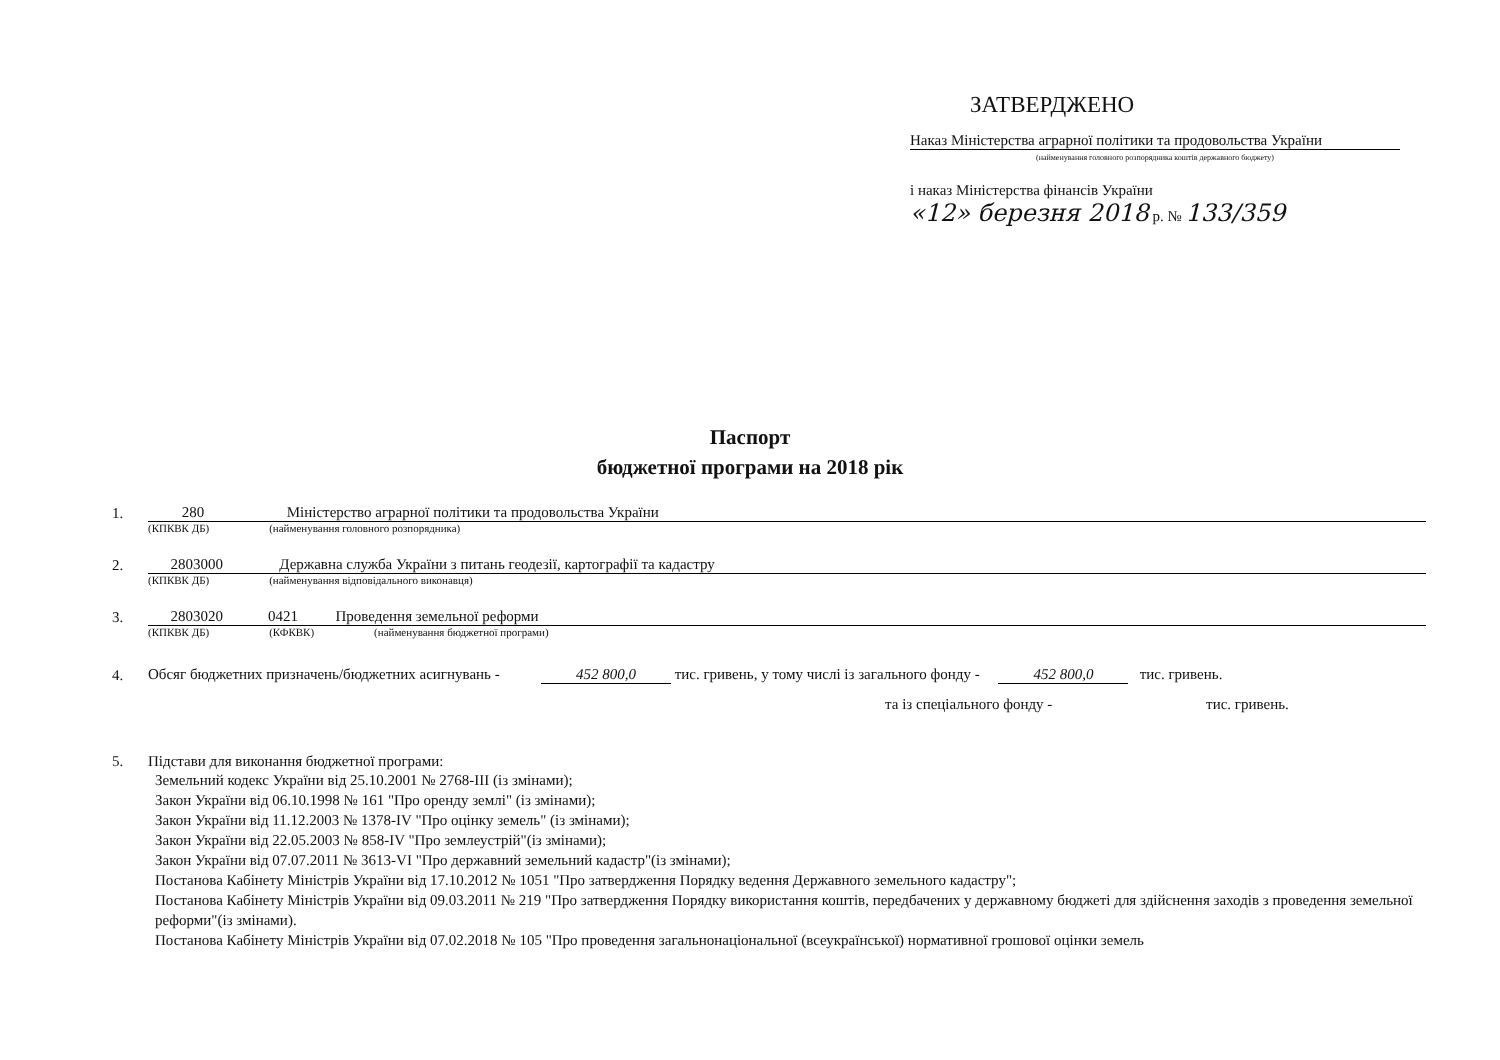ЗАТВЕРДЖЕНО
Наказ Міністерства аграрної політики та продовольства України
(найменування головного розпорядника коштів державного бюджету)
і наказ Міністерства фінансів України
«12» березня 2018 р. № 133/359
Паспорт
бюджетної програми на 2018 рік
1.
280 Міністерство аграрної політики та продовольства України
(КПКВК ДБ) (найменування головного розпорядника)
2.
2803000 Державна служба України з питань геодезії, картографії та кадастру
(КПКВК ДБ) (найменування відповідального виконавця)
3.
2803020 0421 Проведення земельної реформи
(КПКВК ДБ) (КФКВК) (найменування бюджетної програми)
4. Обсяг бюджетних призначень/бюджетних асигнувань - 452 800,0 тис. гривень, у тому числі із загального фонду - 452 800,0 тис. гривень.
та із спеціального фонду - тис. гривень.
5. Підстави для виконання бюджетної програми:
Земельний кодекс України від 25.10.2001 № 2768-III (із змінами);
Закон України від 06.10.1998 № 161 "Про оренду землі" (із змінами);
Закон України від 11.12.2003 № 1378-IV "Про оцінку земель" (із змінами);
Закон України від 22.05.2003 № 858-IV "Про землеустрій"(із змінами);
Закон України від 07.07.2011 № 3613-VI "Про державний земельний кадастр"(із змінами);
Постанова Кабінету Міністрів України від 17.10.2012 № 1051 "Про затвердження Порядку ведення Державного земельного кадастру";
Постанова Кабінету Міністрів України від 09.03.2011 № 219 "Про затвердження Порядку використання коштів, передбачених у державному бюджеті для здійснення заходів з проведення земельної реформи"(із змінами).
Постанова Кабінету Міністрів України від 07.02.2018 № 105 "Про проведення загальнонаціональної (всеукраїнської) нормативної грошової оцінки земель